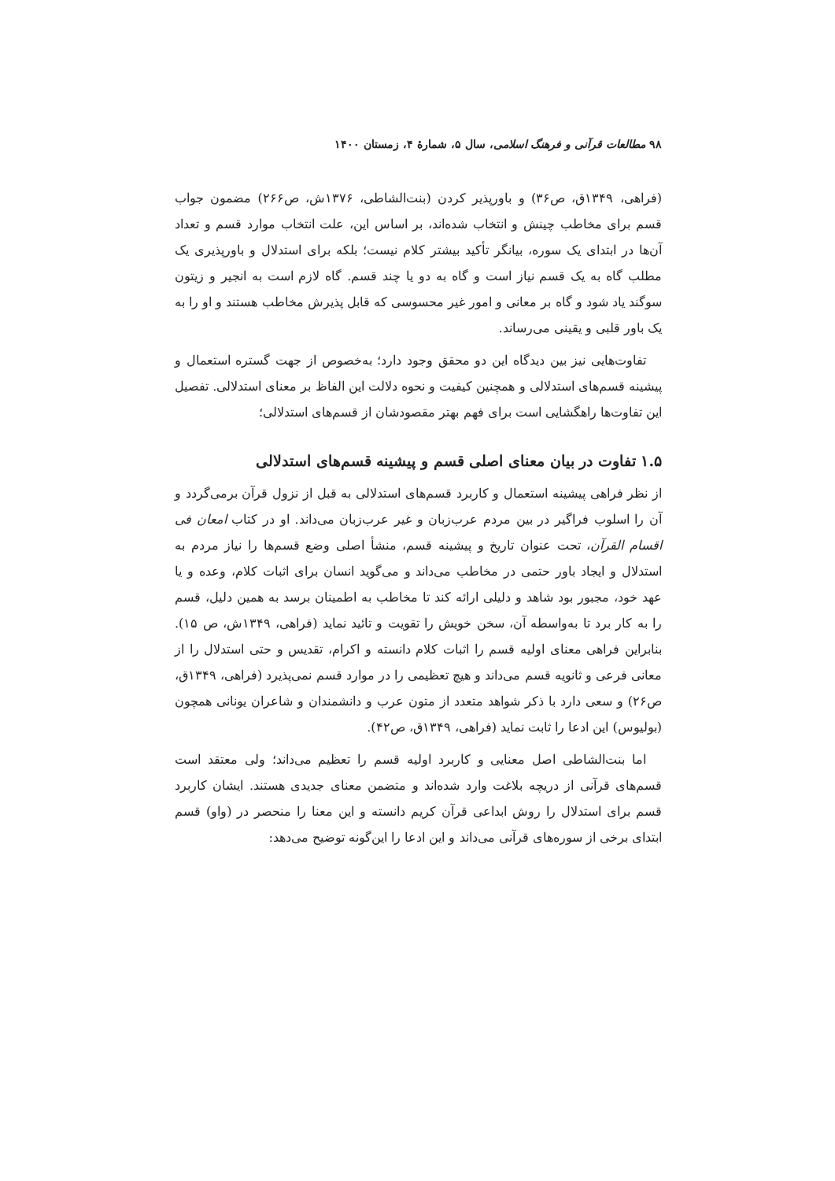۹۸ مطالعات قرآنی و فرهنگ اسلامی، سال ۵، شمارهٔ ۴، زمستان ۱۴۰۰
(فراهی، ۱۳۴۹ق، ص۳۶) و باورپذیر کردن (بنت‌الشاطی، ۱۳۷۶ش، ص۲۶۶) مضمون جواب قسم برای مخاطب چینش و انتخاب شده‌اند، بر اساس این، علت انتخاب موارد قسم و تعداد آن‌ها در ابتدای یک سوره، بیانگر تأکید بیشتر کلام نیست؛ بلکه برای استدلال و باورپذیری یک مطلب گاه به یک قسم نیاز است و گاه به دو یا چند قسم. گاه لازم است به انجیر و زیتون سوگند یاد شود و گاه بر معانی و امور غیر محسوسی که قابل پذیرش مخاطب هستند و او را به یک باور قلبی و یقینی می‌رساند.
تفاوت‌هایی نیز بین دیدگاه این دو محقق وجود دارد؛ به‌خصوص از جهت گستره استعمال و پیشینه قسم‌های استدلالی و همچنین کیفیت و نحوه دلالت این الفاظ بر معنای استدلالی. تفصیل این تفاوت‌ها راهگشایی است برای فهم بهتر مقصودشان از قسم‌های استدلالی؛
۱.۵ تفاوت در بیان معنای اصلی قسم و پیشینه قسم‌های استدلالی
از نظر فراهی پیشینه استعمال و کاربرد قسم‌های استدلالی به قبل از نزول قرآن برمی‌گردد و آن را اسلوب فراگیر در بین مردم عرب‌زبان و غیر عرب‌زبان می‌داند. او در کتاب امعان فی اقسام القرآن، تحت عنوان تاریخ و پیشینه قسم، منشأ اصلی وضع قسم‌ها را نیاز مردم به استدلال و ایجاد باور حتمی در مخاطب می‌داند و می‌گوید انسان برای اثبات کلام، وعده و یا عهد خود، مجبور بود شاهد و دلیلی ارائه کند تا مخاطب به اطمینان برسد به همین دلیل، قسم را به کار برد تا به‌واسطه آن، سخن خویش را تقویت و تائید نماید (فراهی، ۱۳۴۹ش، ص ۱۵). بنابراین فراهی معنای اولیه قسم را اثبات کلام دانسته و اکرام، تقدیس و حتی استدلال را از معانی فرعی و ثانویه قسم می‌داند و هیچ تعظیمی را در موارد قسم نمی‌پذیرد (فراهی، ۱۳۴۹ق، ص۲۶) و سعی دارد با ذکر شواهد متعدد از متون عرب و دانشمندان و شاعران یونانی همچون (بولیوس) این ادعا را ثابت نماید (فراهی، ۱۳۴۹ق، ص۴۲).
اما بنت‌الشاطی اصل معنایی و کاربرد اولیه قسم را تعظیم می‌داند؛ ولی معتقد است قسم‌های قرآنی از دریچه بلاغت وارد شده‌اند و متضمن معنای جدیدی هستند. ایشان کاربرد قسم برای استدلال را روش ابداعی قرآن کریم دانسته و این معنا را منحصر در (واو) قسم ابتدای برخی از سوره‌های قرآنی می‌داند و این ادعا را این‌گونه توضیح می‌دهد: